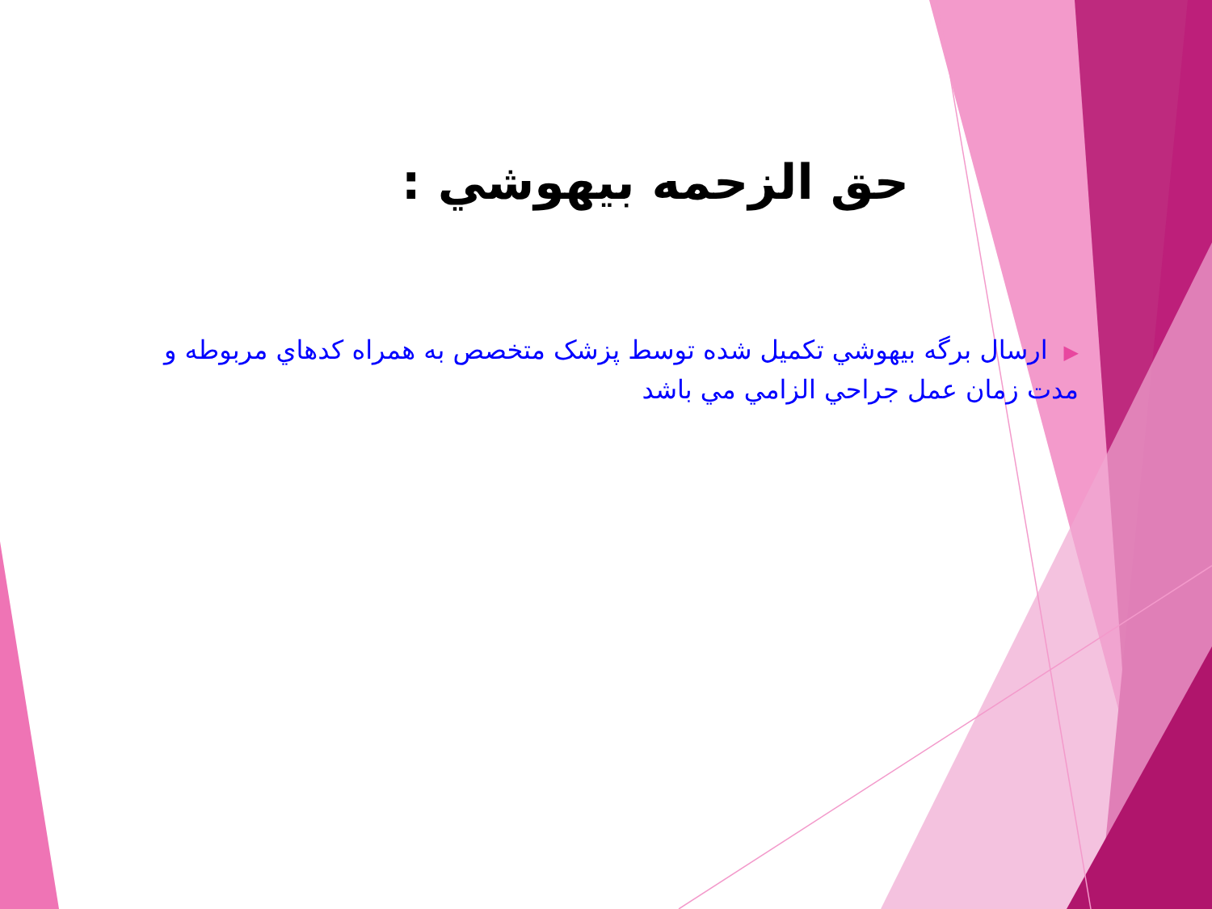حق الزحمه بيهوشي :
▶ارسال برگه بيهوشي تكميل شده توسط پزشک متخصص به همراه كدهاي مربوطه و مدت زمان عمل جراحي الزامي مي باشد